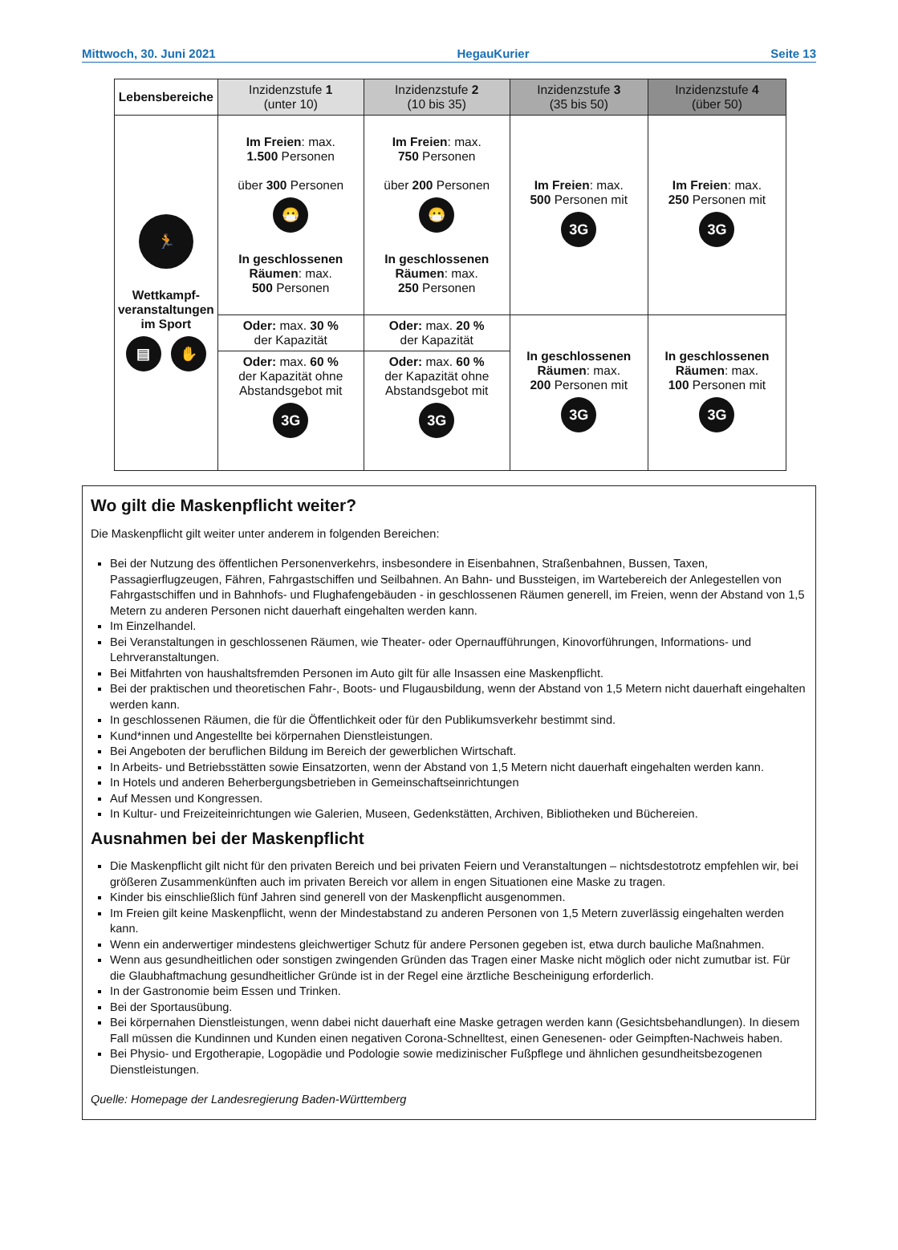Mittwoch, 30. Juni 2021 HegauKurier Seite 13
| Lebensbereiche | Inzidenzstufe 1 (unter 10) | Inzidenzstufe 2 (10 bis 35) | Inzidenzstufe 3 (35 bis 50) | Inzidenzstufe 4 (über 50) |
| --- | --- | --- | --- | --- |
| 🏃 Wettkampf- veranstaltungen im Sport ▤ ✋ | Im Freien : max. 1.500 Personen über 300 Personen 😷 In geschlossenen Räumen : max. 500 Personen | Im Freien : max. 750 Personen über 200 Personen 😷 In geschlossenen Räumen : max. 250 Personen | Im Freien : max. 500 Personen mit 3G | Im Freien : max. 250 Personen mit 3G |
| | Oder: max. 30 % der Kapazität | Oder: max. 20 % der Kapazität | In geschlossenen Räumen : max. 200 Personen mit 3G | In geschlossenen Räumen : max. 100 Personen mit 3G |
| | Oder: max. 60 % der Kapazität ohne Abstandsgebot mit 3G | Oder: max. 60 % der Kapazität ohne Abstandsgebot mit 3G | | |
Wo gilt die Maskenpflicht weiter?
Die Maskenpflicht gilt weiter unter anderem in folgenden Bereichen:
Bei der Nutzung des öffentlichen Personenverkehrs, insbesondere in Eisenbahnen, Straßenbahnen, Bussen, Taxen, Passagierflugzeugen, Fähren, Fahrgastschiffen und Seilbahnen. An Bahn- und Bussteigen, im Wartebereich der Anlegestellen von Fahrgastschiffen und in Bahnhofs- und Flughafengebäuden - in geschlossenen Räumen generell, im Freien, wenn der Abstand von 1,5 Metern zu anderen Personen nicht dauerhaft eingehalten werden kann.
Im Einzelhandel.
Bei Veranstaltungen in geschlossenen Räumen, wie Theater- oder Opernaufführungen, Kinovorführungen, Informations- und Lehrveranstaltungen.
Bei Mitfahrten von haushaltsfremden Personen im Auto gilt für alle Insassen eine Maskenpflicht.
Bei der praktischen und theoretischen Fahr-, Boots- und Flugausbildung, wenn der Abstand von 1,5 Metern nicht dauerhaft eingehalten werden kann.
In geschlossenen Räumen, die für die Öffentlichkeit oder für den Publikumsverkehr bestimmt sind.
Kund*innen und Angestellte bei körpernahen Dienstleistungen.
Bei Angeboten der beruflichen Bildung im Bereich der gewerblichen Wirtschaft.
In Arbeits- und Betriebsstätten sowie Einsatzorten, wenn der Abstand von 1,5 Metern nicht dauerhaft eingehalten werden kann.
In Hotels und anderen Beherbergungsbetrieben in Gemeinschaftseinrichtungen
Auf Messen und Kongressen.
In Kultur- und Freizeiteinrichtungen wie Galerien, Museen, Gedenkstätten, Archiven, Bibliotheken und Büchereien.
Ausnahmen bei der Maskenpflicht
Die Maskenpflicht gilt nicht für den privaten Bereich und bei privaten Feiern und Veranstaltungen – nichtsdestotrotz empfehlen wir, bei größeren Zusammenkünften auch im privaten Bereich vor allem in engen Situationen eine Maske zu tragen.
Kinder bis einschließlich fünf Jahren sind generell von der Maskenpflicht ausgenommen.
Im Freien gilt keine Maskenpflicht, wenn der Mindestabstand zu anderen Personen von 1,5 Metern zuverlässig eingehalten werden kann.
Wenn ein anderwertiger mindestens gleichwertiger Schutz für andere Personen gegeben ist, etwa durch bauliche Maßnahmen.
Wenn aus gesundheitlichen oder sonstigen zwingenden Gründen das Tragen einer Maske nicht möglich oder nicht zumutbar ist. Für die Glaubhaftmachung gesundheitlicher Gründe ist in der Regel eine ärztliche Bescheinigung erforderlich.
In der Gastronomie beim Essen und Trinken.
Bei der Sportausübung.
Bei körpernahen Dienstleistungen, wenn dabei nicht dauerhaft eine Maske getragen werden kann (Gesichtsbehandlungen). In diesem Fall müssen die Kundinnen und Kunden einen negativen Corona-Schnelltest, einen Genesenen- oder Geimpften-Nachweis haben.
Bei Physio- und Ergotherapie, Logopädie und Podologie sowie medizinischer Fußpflege und ähnlichen gesundheitsbezogenen Dienstleistungen.
Quelle: Homepage der Landesregierung Baden-Württemberg